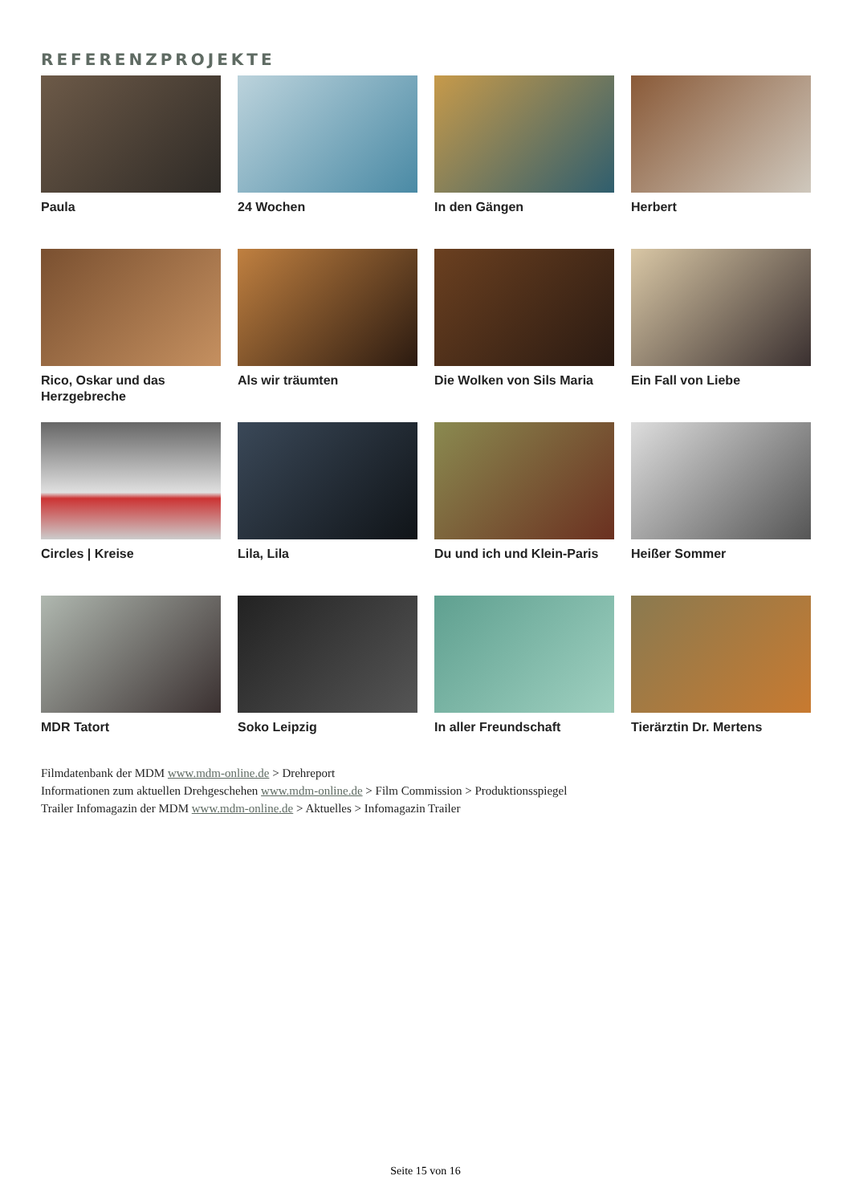REFERENZPROJEKTE
Paula
24 Wochen
In den Gängen
Herbert
Rico, Oskar und das Herzgebreche
Als wir träumten
Die Wolken von Sils Maria
Ein Fall von Liebe
Circles | Kreise
Lila, Lila
Du und ich und Klein-Paris
Heißer Sommer
MDR Tatort
Soko Leipzig
In aller Freundschaft
Tierärztin Dr. Mertens
Filmdatenbank der MDM www.mdm-online.de > Drehreport
Informationen zum aktuellen Drehgeschehen www.mdm-online.de > Film Commission > Produktionsspiegel
Trailer Infomagazin der MDM www.mdm-online.de > Aktuelles > Infomagazin Trailer
Seite 15 von 16